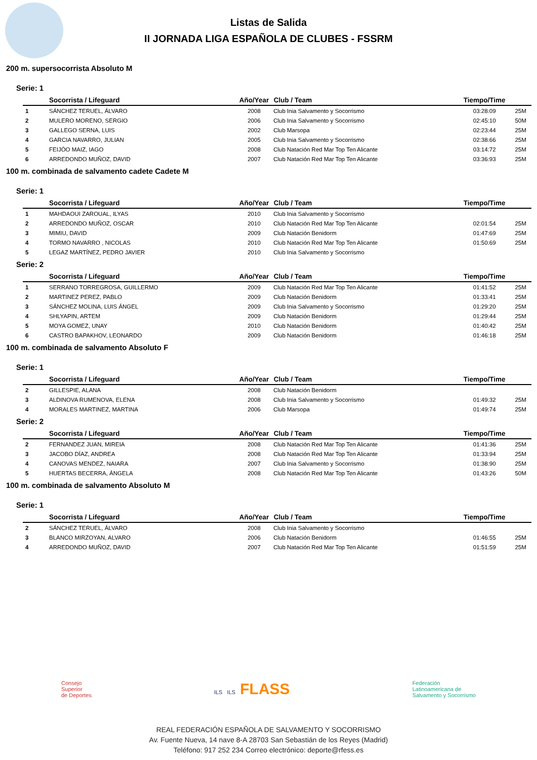Listas de Salida
II JORNADA LIGA ESPAÑOLA DE CLUBES - FSSRM
200 m. supersocorrista Absoluto M
Serie: 1
| | Socorrista / Lifeguard | Año/Year | Club / Team | Tiempo/Time | |
| --- | --- | --- | --- | --- | --- |
| 1 | SÁNCHEZ TERUEL, ÁLVARO | 2008 | Club Inia Salvamento y Socorrismo | 03:28:09 | 25M |
| 2 | MULERO MORENO, SERGIO | 2006 | Club Inia Salvamento y Socorrismo | 02:45:10 | 50M |
| 3 | GALLEGO SERNA, LUIS | 2002 | Club Marsopa | 02:23:44 | 25M |
| 4 | GARCIA NAVARRO, JULIAN | 2005 | Club Inia Salvamento y Socorrismo | 02:38:66 | 25M |
| 5 | FEIJÓO MAIZ, IAGO | 2008 | Club Natación Red Mar Top Ten Alicante | 03:14:72 | 25M |
| 6 | ARREDONDO MUÑOZ, DAVID | 2007 | Club Natación Red Mar Top Ten Alicante | 03:36:93 | 25M |
100 m. combinada de salvamento cadete Cadete M
Serie: 1
| | Socorrista / Lifeguard | Año/Year | Club / Team | Tiempo/Time | |
| --- | --- | --- | --- | --- | --- |
| 1 | MAHDAOUI ZAROUAL, ILYAS | 2010 | Club Inia Salvamento y Socorrismo | | |
| 2 | ARREDONDO MUÑOZ, OSCAR | 2010 | Club Natación Red Mar Top Ten Alicante | 02:01:54 | 25M |
| 3 | MIMIU, DAVID | 2009 | Club Natación Benidorm | 01:47:69 | 25M |
| 4 | TORMO NAVARRO , NICOLAS | 2010 | Club Natación Red Mar Top Ten Alicante | 01:50:69 | 25M |
| 5 | LEGAZ MARTÍNEZ, PEDRO JAVIER | 2010 | Club Inia Salvamento y Socorrismo | | |
Serie: 2
| | Socorrista / Lifeguard | Año/Year | Club / Team | Tiempo/Time | |
| --- | --- | --- | --- | --- | --- |
| 1 | SERRANO TORREGROSA, GUILLERMO | 2009 | Club Natación Red Mar Top Ten Alicante | 01:41:52 | 25M |
| 2 | MARTINEZ PEREZ, PABLO | 2009 | Club Natación Benidorm | 01:33:41 | 25M |
| 3 | SÁNCHEZ MOLINA, LUIS ÁNGEL | 2009 | Club Inia Salvamento y Socorrismo | 01:29:20 | 25M |
| 4 | SHLYAPIN, ARTEM | 2009 | Club Natación Benidorm | 01:29:44 | 25M |
| 5 | MOYA GOMEZ, UNAY | 2010 | Club Natación Benidorm | 01:40:42 | 25M |
| 6 | CASTRO BAPAKHOV, LEONARDO | 2009 | Club Natación Benidorm | 01:46:18 | 25M |
100 m. combinada de salvamento Absoluto F
Serie: 1
| | Socorrista / Lifeguard | Año/Year | Club / Team | Tiempo/Time | |
| --- | --- | --- | --- | --- | --- |
| 2 | GILLESPIE, ALANA | 2008 | Club Natación Benidorm | | |
| 3 | ALDINOVA RUMENOVA, ELENA | 2008 | Club Inia Salvamento y Socorrismo | 01:49:32 | 25M |
| 4 | MORALES MARTINEZ, MARTINA | 2006 | Club Marsopa | 01:49:74 | 25M |
Serie: 2
| | Socorrista / Lifeguard | Año/Year | Club / Team | Tiempo/Time | |
| --- | --- | --- | --- | --- | --- |
| 2 | FERNANDEZ JUAN, MIREIA | 2008 | Club Natación Red Mar Top Ten Alicante | 01:41:36 | 25M |
| 3 | JACOBO DÍAZ, ANDREA | 2008 | Club Natación Red Mar Top Ten Alicante | 01:33:94 | 25M |
| 4 | CANOVAS MENDEZ, NAIARA | 2007 | Club Inia Salvamento y Socorrismo | 01:38:90 | 25M |
| 5 | HUERTAS BECERRA, ÁNGELA | 2008 | Club Natación Red Mar Top Ten Alicante | 01:43:26 | 50M |
100 m. combinada de salvamento Absoluto M
Serie: 1
| | Socorrista / Lifeguard | Año/Year | Club / Team | Tiempo/Time | |
| --- | --- | --- | --- | --- | --- |
| 2 | SÁNCHEZ TERUEL, ÁLVARO | 2008 | Club Inia Salvamento y Socorrismo | | |
| 3 | BLANCO MIRZOYAN, ALVARO | 2006 | Club Natación Benidorm | 01:46:55 | 25M |
| 4 | ARREDONDO MUÑOZ, DAVID | 2007 | Club Natación Red Mar Top Ten Alicante | 01:51:59 | 25M |
Consejo
Superior
de Deportes
ILS ILS FLASS
Federación
Latinoamericana de
Salvamento y Socorrismo
REAL FEDERACIÓN ESPAÑOLA DE SALVAMENTO Y SOCORRISMO
Av. Fuente Nueva, 14 nave 8-A 28703 San Sebastián de los Reyes (Madrid)
Teléfono: 917 252 234 Correo electrónico: deporte@rfess.es